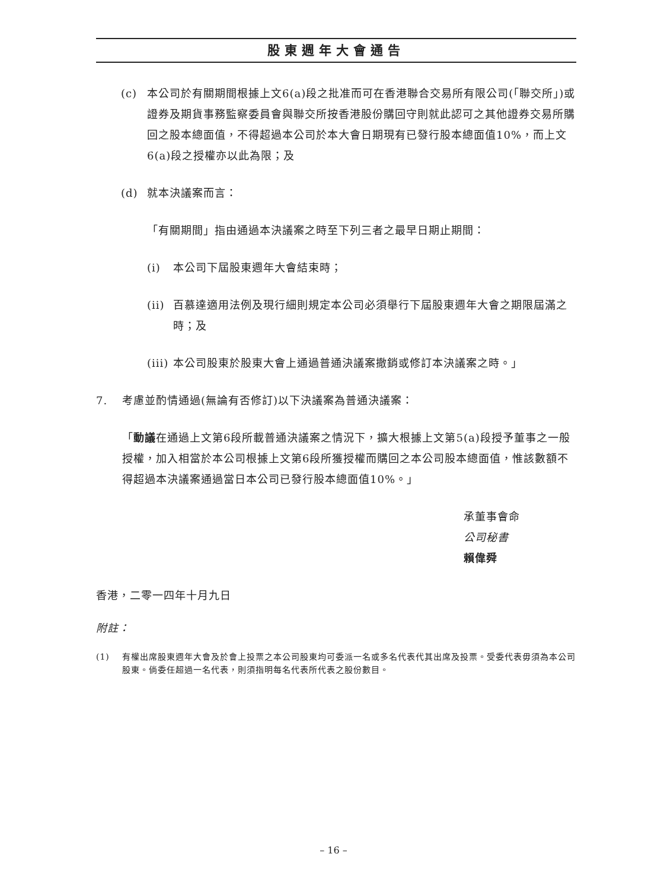股東週年大會通告
(c) 本公司於有關期間根據上文6(a)段之批准而可在香港聯合交易所有限公司(「聯交所」)或證券及期貨事務監察委員會與聯交所按香港股份購回守則就此認可之其他證券交易所購回之股本總面值，不得超過本公司於本大會日期現有已發行股本總面值10%，而上文6(a)段之授權亦以此為限；及
(d) 就本決議案而言：
「有關期間」指由通過本決議案之時至下列三者之最早日期止期間：
(i) 本公司下屆股東週年大會結束時；
(ii) 百慕達適用法例及現行細則規定本公司必須舉行下屆股東週年大會之期限屆滿之時；及
(iii) 本公司股東於股東大會上通過普通決議案撤銷或修訂本決議案之時。」
7. 考慮並酌情通過(無論有否修訂)以下決議案為普通決議案：
「動議在通過上文第6段所載普通決議案之情況下，擴大根據上文第5(a)段授予董事之一般授權，加入相當於本公司根據上文第6段所獲授權而購回之本公司股本總面值，惟該數額不得超過本決議案通過當日本公司已發行股本總面值10%。」
承董事會命
公司秘書
賴偉舜
香港，二零一四年十月九日
附註：
(1) 有權出席股東週年大會及於會上投票之本公司股東均可委派一名或多名代表代其出席及投票。受委代表毋須為本公司股東。倘委任超過一名代表，則須指明每名代表所代表之股份數目。
– 16 –